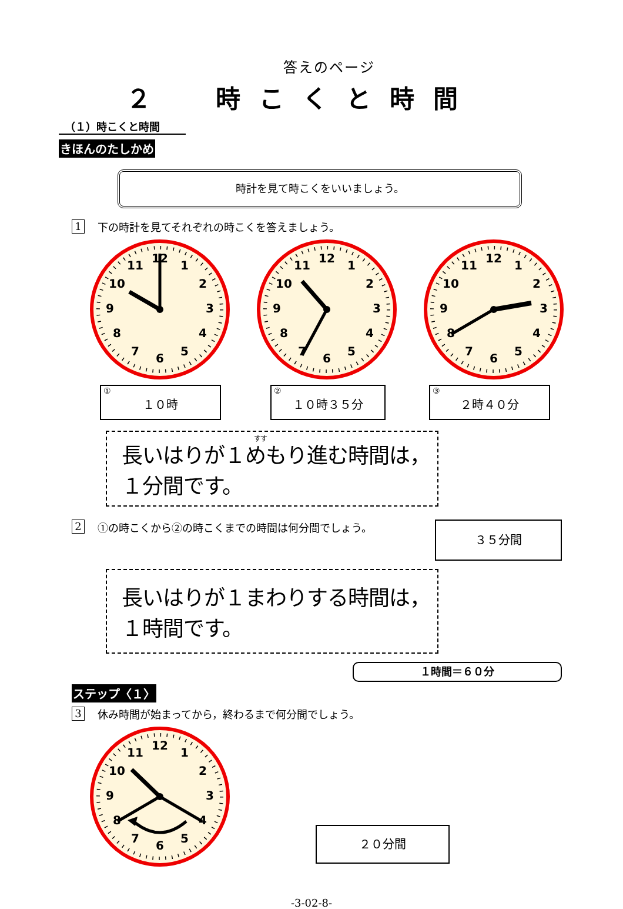答えのページ
２ 時こくと時間
（１）時こくと時間
きほんのたしかめ
時計を見て時こくをいいましょう。
1 下の時計を見てそれぞれの時こくを答えましょう。
1
2
3
4
5
6
7
8
9
10
11
12
1
2
3
4
5
6
7
8
9
10
11
12
1
2
3
4
5
6
7
8
9
10
11
12
①
１０時
②
１０時３５分
③
２時４０分
すす
長いはりが１めもり進む時間は，１分間です。
2 ①の時こくから②の時こくまでの時間は何分間でしょう。 ３５分間
長いはりが１まわりする時間は，１時間です。
１時間＝６０分
ステップ〈１〉
3 休み時間が始まってから，終わるまで何分間でしょう。
1
2
3
4
5
6
7
8
9
10
11
12
２０分間
-3-02-8-